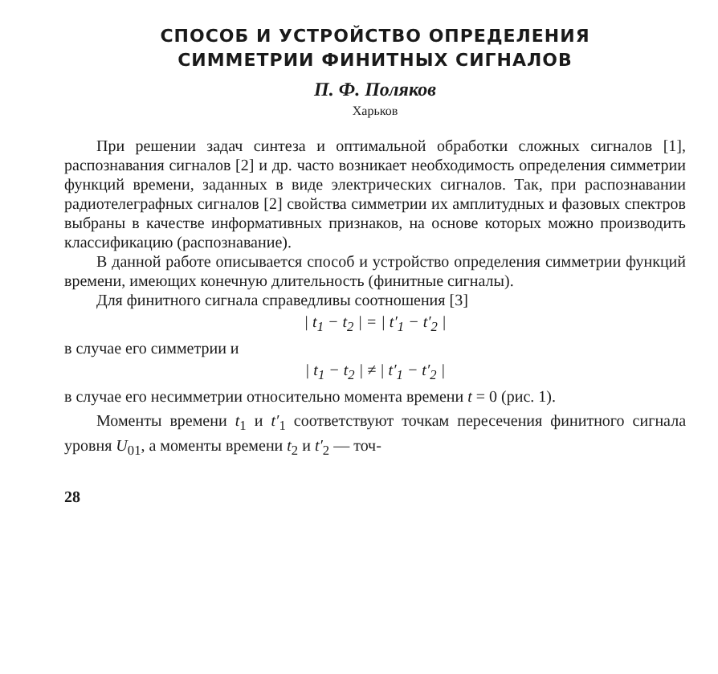СПОСОБ И УСТРОЙСТВО ОПРЕДЕЛЕНИЯ
СИММЕТРИИ ФИНИТНЫХ СИГНАЛОВ
П. Ф. Поляков
Харьков
При решении задач синтеза и оптимальной обработки сложных сигналов [1], распознавания сигналов [2] и др. часто возникает необходимость определения симметрии функций времени, заданных в виде электрических сигналов. Так, при распознавании радиотелеграфных сигналов [2] свойства симметрии их амплитудных и фазовых спектров выбраны в качестве информативных признаков, на основе которых можно производить классификацию (распознавание).
В данной работе описывается способ и устройство определения симметрии функций времени, имеющих конечную длительность (финитные сигналы).
Для финитного сигнала справедливы соотношения [3]
| t<sub>1</sub> − t<sub>2</sub> | = | t′<sub>1</sub> − t′<sub>2</sub> |
в случае его симметрии и
| t<sub>1</sub> − t<sub>2</sub> | ≠ | t′<sub>1</sub> − t′<sub>2</sub> |
в случае его несимметрии относительно момента времени t = 0 (рис. 1).
Моменты времени t<sub>1</sub> и t′<sub>1</sub> соответствуют точкам пересечения финитного сигнала уровня U<sub>01</sub>, а моменты времени t<sub>2</sub> и t′<sub>2</sub> — точ-
28